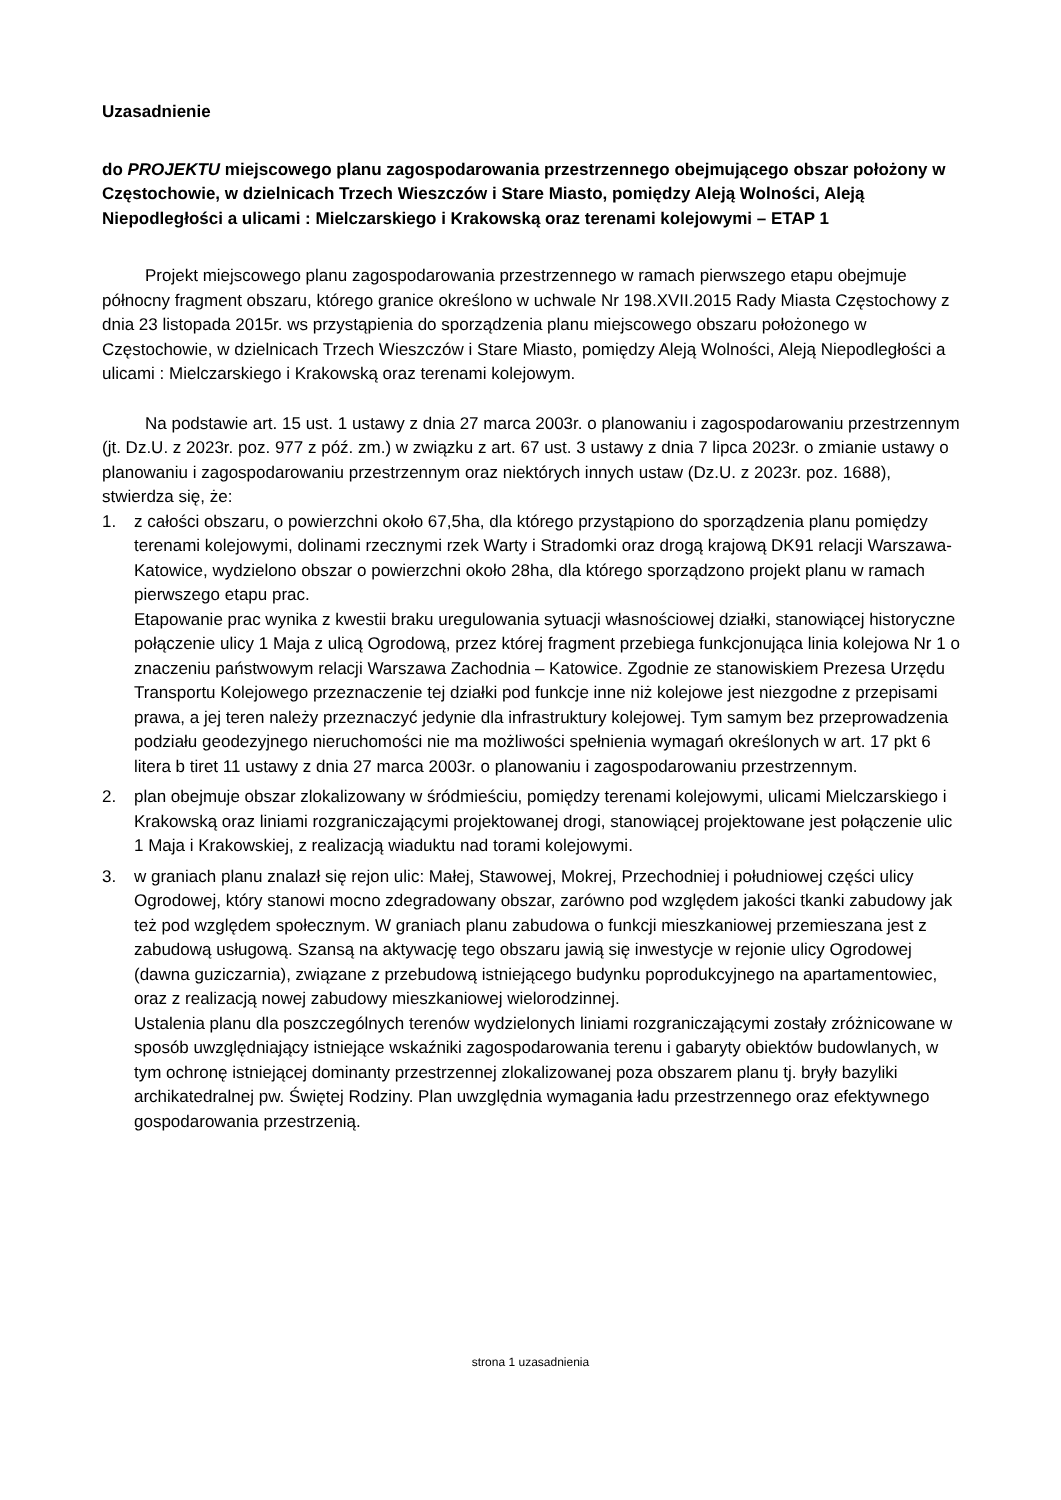Uzasadnienie
do PROJEKTU miejscowego planu zagospodarowania przestrzennego obejmującego obszar położony w Częstochowie, w dzielnicach Trzech Wieszczów i Stare Miasto, pomiędzy Aleją Wolności, Aleją Niepodległości a ulicami : Mielczarskiego i Krakowską oraz terenami kolejowymi – ETAP 1
Projekt miejscowego planu zagospodarowania przestrzennego w ramach pierwszego etapu obejmuje północny fragment obszaru, którego granice określono w uchwale Nr 198.XVII.2015 Rady Miasta Częstochowy z dnia 23 listopada 2015r. ws przystąpienia do sporządzenia planu miejscowego obszaru położonego w Częstochowie, w dzielnicach Trzech Wieszczów i Stare Miasto, pomiędzy Aleją Wolności, Aleją Niepodległości a ulicami : Mielczarskiego i Krakowską oraz terenami kolejowym.
Na podstawie art. 15 ust. 1 ustawy z dnia 27 marca 2003r. o planowaniu i zagospodarowaniu przestrzennym (jt. Dz.U. z 2023r. poz. 977 z póź. zm.) w związku z art. 67 ust. 3 ustawy z dnia 7 lipca 2023r. o zmianie ustawy o planowaniu i zagospodarowaniu przestrzennym oraz niektórych innych ustaw (Dz.U. z 2023r. poz. 1688), stwierdza się, że:
1. z całości obszaru, o powierzchni około 67,5ha, dla którego przystąpiono do sporządzenia planu pomiędzy terenami kolejowymi, dolinami rzecznymi rzek Warty i Stradomki oraz drogą krajową DK91 relacji Warszawa-Katowice, wydzielono obszar o powierzchni około 28ha, dla którego sporządzono projekt planu w ramach pierwszego etapu prac.
Etapowanie prac wynika z kwestii braku uregulowania sytuacji własnościowej działki, stanowiącej historyczne połączenie ulicy 1 Maja z ulicą Ogrodową, przez której fragment przebiega funkcjonująca linia kolejowa Nr 1 o znaczeniu państwowym relacji Warszawa Zachodnia – Katowice. Zgodnie ze stanowiskiem Prezesa Urzędu Transportu Kolejowego przeznaczenie tej działki pod funkcje inne niż kolejowe jest niezgodne z przepisami prawa, a jej teren należy przeznaczyć jedynie dla infrastruktury kolejowej. Tym samym bez przeprowadzenia podziału geodezyjnego nieruchomości nie ma możliwości spełnienia wymagań określonych w art. 17 pkt 6 litera b tiret 11 ustawy z dnia 27 marca 2003r. o planowaniu i zagospodarowaniu przestrzennym.
2. plan obejmuje obszar zlokalizowany w śródmieściu, pomiędzy terenami kolejowymi, ulicami Mielczarskiego i Krakowską oraz liniami rozgraniczającymi projektowanej drogi, stanowiącej projektowane jest połączenie ulic 1 Maja i Krakowskiej, z realizacją wiaduktu nad torami kolejowymi.
3. w graniach planu znalazł się rejon ulic: Małej, Stawowej, Mokrej, Przechodniej i południowej części ulicy Ogrodowej, który stanowi mocno zdegradowany obszar, zarówno pod względem jakości tkanki zabudowy jak też pod względem społecznym. W graniach planu zabudowa o funkcji mieszkaniowej przemieszana jest z zabudową usługową. Szansą na aktywację tego obszaru jawią się inwestycje w rejonie ulicy Ogrodowej (dawna guziczarnia), związane z przebudową istniejącego budynku poprodukcyjnego na apartamentowiec, oraz z realizacją nowej zabudowy mieszkaniowej wielorodzinnej.
Ustalenia planu dla poszczególnych terenów wydzielonych liniami rozgraniczającymi zostały zróżnicowane w sposób uwzględniający istniejące wskaźniki zagospodarowania terenu i gabaryty obiektów budowlanych, w tym ochronę istniejącej dominanty przestrzennej zlokalizowanej poza obszarem planu tj. bryły bazyliki archikatedralnej pw. Świętej Rodziny. Plan uwzględnia wymagania ładu przestrzennego oraz efektywnego gospodarowania przestrzenią.
strona 1 uzasadnienia